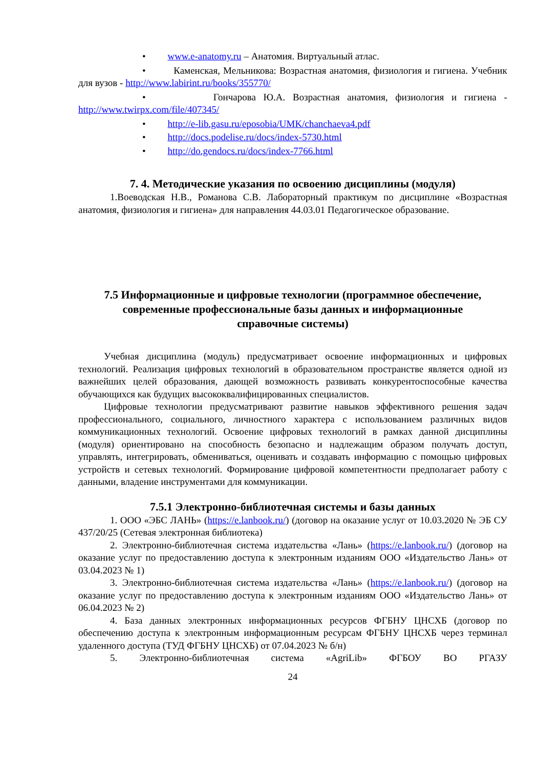• www.e-anatomy.ru – Анатомия. Виртуальный атлас.
• Каменская, Мельникова: Возрастная анатомия, физиология и гигиена. Учебник для вузов - http://www.labirint.ru/books/355770/
• Гончарова Ю.А. Возрастная анатомия, физиология и гигиена - http://www.twirpx.com/file/407345/
• http://e-lib.gasu.ru/eposobia/UMK/chanchaeva4.pdf
• http://docs.podelise.ru/docs/index-5730.html
• http://do.gendocs.ru/docs/index-7766.html
7. 4. Методические указания по освоению дисциплины (модуля)
1.Воеводская Н.В., Романова С.В. Лабораторный практикум по дисциплине «Возрастная анатомия, физиология и гигиена» для направления 44.03.01 Педагогическое образование.
7.5 Информационные и цифровые технологии (программное обеспечение, современные профессиональные базы данных и информационные справочные системы)
Учебная дисциплина (модуль) предусматривает освоение информационных и цифровых технологий. Реализация цифровых технологий в образовательном пространстве является одной из важнейших целей образования, дающей возможность развивать конкурентоспособные качества обучающихся как будущих высококвалифицированных специалистов.
Цифровые технологии предусматривают развитие навыков эффективного решения задач профессионального, социального, личностного характера с использованием различных видов коммуникационных технологий. Освоение цифровых технологий в рамках данной дисциплины (модуля) ориентировано на способность безопасно и надлежащим образом получать доступ, управлять, интегрировать, обмениваться, оценивать и создавать информацию с помощью цифровых устройств и сетевых технологий. Формирование цифровой компетентности предполагает работу с данными, владение инструментами для коммуникации.
7.5.1 Электронно-библиотечная системы и базы данных
1. ООО «ЭБС ЛАНЬ» (https://e.lanbook.ru/) (договор на оказание услуг от 10.03.2020 № ЭБ СУ 437/20/25 (Сетевая электронная библиотека)
2. Электронно-библиотечная система издательства «Лань» (https://e.lanbook.ru/) (договор на оказание услуг по предоставлению доступа к электронным изданиям ООО «Издательство Лань» от 03.04.2023 № 1)
3. Электронно-библиотечная система издательства «Лань» (https://e.lanbook.ru/) (договор на оказание услуг по предоставлению доступа к электронным изданиям ООО «Издательство Лань» от 06.04.2023 № 2)
4. База данных электронных информационных ресурсов ФГБНУ ЦНСХБ (договор по обеспечению доступа к электронным информационным ресурсам ФГБНУ ЦНСХБ через терминал удаленного доступа (ТУД ФГБНУ ЦНСХБ) от 07.04.2023 № б/н)
5. Электронно-библиотечная система «AgriLib» ФГБОУ ВО РГАЗУ
24